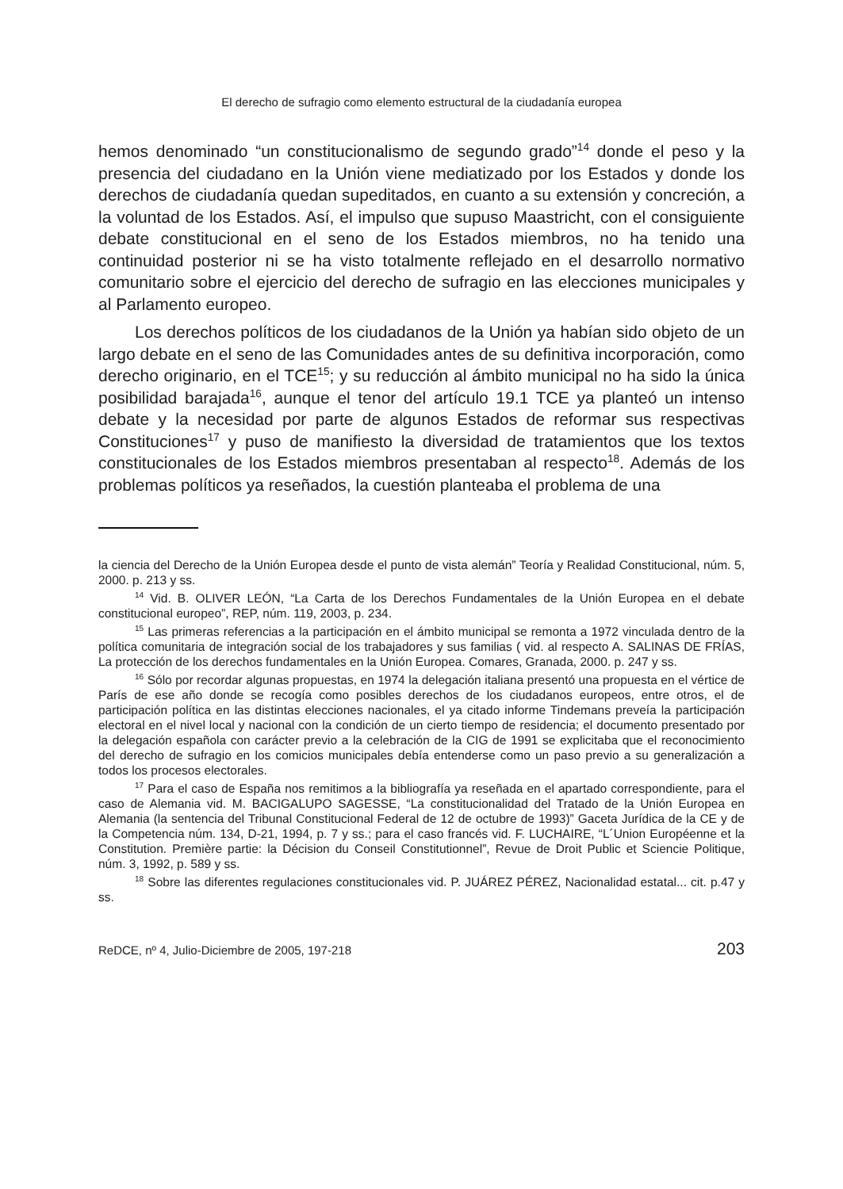El derecho de sufragio como elemento estructural de la ciudadanía europea
hemos denominado “un constitucionalismo de segundo grado”<sup>14</sup> donde el peso y la presencia del ciudadano en la Unión viene mediatizado por los Estados y donde los derechos de ciudadanía quedan supeditados, en cuanto a su extensión y concreción, a la voluntad de los Estados. Así, el impulso que supuso Maastricht, con el consiguiente debate constitucional en el seno de los Estados miembros, no ha tenido una continuidad posterior ni se ha visto totalmente reflejado en el desarrollo normativo comunitario sobre el ejercicio del derecho de sufragio en las elecciones municipales y al Parlamento europeo.
Los derechos políticos de los ciudadanos de la Unión ya habían sido objeto de un largo debate en el seno de las Comunidades antes de su definitiva incorporación, como derecho originario, en el TCE<sup>15</sup>; y su reducción al ámbito municipal no ha sido la única posibilidad barajada<sup>16</sup>, aunque el tenor del artículo 19.1 TCE ya planteó un intenso debate y la necesidad por parte de algunos Estados de reformar sus respectivas Constituciones<sup>17</sup> y puso de manifiesto la diversidad de tratamientos que los textos constitucionales de los Estados miembros presentaban al respecto<sup>18</sup>. Además de los problemas políticos ya reseñados, la cuestión planteaba el problema de una
la ciencia del Derecho de la Unión Europea desde el punto de vista alemán” Teoría y Realidad Constitucional, núm. 5, 2000. p. 213 y ss.
<sup>14</sup> Vid. B. OLIVER LEÓN, “La Carta de los Derechos Fundamentales de la Unión Europea en el debate constitucional europeo”, REP, núm. 119, 2003, p. 234.
<sup>15</sup> Las primeras referencias a la participación en el ámbito municipal se remonta a 1972 vinculada dentro de la política comunitaria de integración social de los trabajadores y sus familias ( vid. al respecto A. SALINAS DE FRÍAS, La protección de los derechos fundamentales en la Unión Europea. Comares, Granada, 2000. p. 247 y ss.
<sup>16</sup> Sólo por recordar algunas propuestas, en 1974 la delegación italiana presentó una propuesta en el vértice de París de ese año donde se recogía como posibles derechos de los ciudadanos europeos, entre otros, el de participación política en las distintas elecciones nacionales, el ya citado informe Tindemans preveía la participación electoral en el nivel local y nacional con la condición de un cierto tiempo de residencia; el documento presentado por la delegación española con carácter previo a la celebración de la CIG de 1991 se explicitaba que el reconocimiento del derecho de sufragio en los comicios municipales debía entenderse como un paso previo a su generalización a todos los procesos electorales.
<sup>17</sup> Para el caso de España nos remitimos a la bibliografía ya reseñada en el apartado correspondiente, para el caso de Alemania vid. M. BACIGALUPO SAGESSE, “La constitucionalidad del Tratado de la Unión Europea en Alemania (la sentencia del Tribunal Constitucional Federal de 12 de octubre de 1993)” Gaceta Jurídica de la CE y de la Competencia núm. 134, D-21, 1994, p. 7 y ss.; para el caso francés vid. F. LUCHAIRE, “L´Union Européenne et la Constitution. Première partie: la Décision du Conseil Constitutionnel”, Revue de Droit Public et Sciencie Politique, núm. 3, 1992, p. 589 y ss.
<sup>18</sup> Sobre las diferentes regulaciones constitucionales vid. P. JUÁREZ PÉREZ, Nacionalidad estatal... cit. p.47 y ss.
ReDCE, nº 4, Julio-Diciembre de 2005, 197-218 203